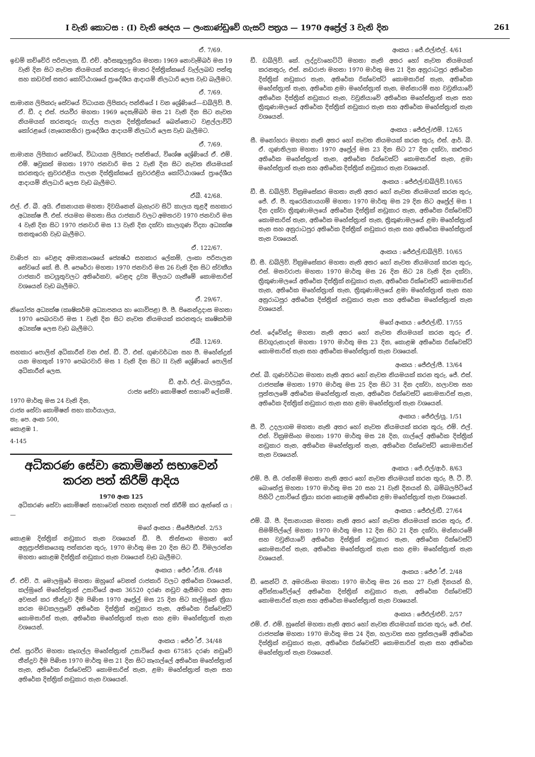I වැනි කොටස : (I) වැනි ඡෙදය — ලංකාණ්ඩුවේ ගැසට් පත්‍රය — 1970 අප්‍රේල් 3 වැනි දින 261
ඒ. 7/69.
ඉඩම් කච්චේරි පරිපාලක, ඩී. එච්. අර්සකුලසූරිය මහතා 1969 නොවැම්බර් මස 19 වැනි දින සිට නැවත නියමයක් කරනතුරු මාතර දිස්ත්‍රික්කයේ වැල්ලබඩ පත්තු සහ කඩවත් සතර කෝට්ඨාශයේ ප්‍රාදේශීය ආදායම් නිලධාරි ලෙස වැඩ බැලීමට.
ඒ. 7/69.
සාමාන්‍ය ලිපිකරු සේවයේ විධායක ලිපිකරු පන්තියේ I වන ශ්‍රේණියේ—ඩබ්ලිව්. පී. ඒ. ඩී. ද එස්. ජයවීර මහතා 1969 දෙසැම්බර් මස 21 වැනි දින සිට නැවත නියමයක් කරනතුරු ගාල්ල පාලන දිස්ත්‍රික්කයේ බෙන්තොට වළල්ලාවිටි කෝරළයේ (නැගෙනහිර) ප්‍රාදේශීය ආදායම් නිලධාරි ලෙස වැඩ බැලීමට.
ඒ. 7/69.
සාමාන්‍ය ලිපිකාර සේවයේ, විධායක ලිපිකරු පන්තියේ, විශේෂ ශ්‍රේණියේ ඒ. එම්. එම්. ෂවුකත් මහතා 1970 ජනවාරි මස 2 වැනි දින සිට නැවත නියමයක් කරනතුරු නුවරඑළිය පාලන දිස්ත්‍රික්කයේ නුවරඑළිය කෝට්ඨාශයේ ප්‍රාදේශීය ආදායම් නිලධාරි ලෙස වැඩ බැලීමට.
ඒබී. 42/68.
එල්. ඒ. බී. අයි. ඒකනායක මහතා දිවයිනෙන් බැහැරව සිටි කාලය තුළදී සහකාර අධ්‍යක්ෂ ජී. එස්. ජයමහ මහතා සිය රාජකාරි වලට අමතරව 1970 ජනවාරි මස 4 වැනි දින සිට 1970 ජනවාරි මස 13 වැනි දින දක්වා කාලගුණ විද්‍යා අධ්‍යක්ෂ තනතුරෙහි වැඩ බැලීමට.
ඒ. 122/67.
වාණිජ හා වෙළඳ අමාත්‍යාංශයේ ජ්‍යෙෂ්ඨ සහකාර ලේකම්, ලංකා පරිපාලන සේවයේ කේ. සී. ජී. පෙරේරා මහතා 1970 ජනවාරි මස 26 වැනි දින සිට ස්වකීය රාජකාරි කටයුතුවලට අතිරේකව, වෙළඳ ද්‍රව්‍ය මිලයට ගැනීමේ කොමසාරිස් වශයෙන් වැඩ බැලීමට.
ඒ. 29/67.
නියෝජ්‍ය අධ්‍යක්ෂ (කෘෂිකර්ම අධ්‍යාපනය හා ගොවිපළ) පී. පී. ජිනෙන්ද්‍රදාස මහතා 1970 පෙබරවාරි මස 1 වැනි දින සිට නැවත නියමයක් කරනතුරු කෘෂිකර්ම අධ්‍යක්ෂ ලෙස වැඩ බැලීමට.
ඒබී. 12/69.
සහකාර පොලිස් අධිකාරීන් වන එස්. ඩී. ටී. එස්. ගුණවර්ධන සහ පී. මහේන්ද්‍රන් යන මහතුන් 1970 පෙබරවාරි මස 1 වැනි දින සිට II වැනි ශ්‍රේණියේ පොලිස් අධිකාරීන් ලෙස.
ඩී. ආර්. එල්. බාලසූරිය,
රාජ්‍ය සේවා කොමිෂන් සභාවේ ලේකම්.
1970 මාර්තු මස 24 වැනි දින,
රාජ්‍ය සේවා කොමිෂන් සභා කාර්යාලය,
තැ. පෙ. අංක 500,
කොළඹ 1.
4-145
අධිකරණ සේවා කොමිෂන් සභාවෙන් කරන පත් කිරීම් ආදිය
1970 අංක 125
අධිකරණ සේවා කොමිෂන් සභාවෙන් පහත සඳහන් පත් කිරීම් කර ඇත්තේ ය :—
මගේ අංකය : සීජේපී/එන්. 2/53
කොළඹ දිස්ත්‍රික් නඩුකාර තැන වශයෙන් ඩී. පී. තිස්ස‍ංග මහතා ගේ අනුප්‍රාප්තිකයෙකු පත්කරන තුරු, 1970 මාර්තු මස 20 දින සිට ඩී. විමලරත්න මහතා කොළඹ දිස්ත්‍රික් නඩුකාර තැන වශයෙන් වැඩ බැලීමට.
අංකය : ජේඑ්ඒ/8. ඒ/48
ඒ. එච්. ඊ. මොලමුරේ මහතා ඔහුගේ වෙනත් රාජකාරි වලට අතිරේක වශයෙන්, කල්මුනේ මහේස්ත්‍රාත් උසාවියේ අංක 36520 දරණ නඩුව ඇසීමට සහ අසා අවසන් කර තීන්දුව දීම පිණිස 1970 අප්‍රේල් මස 25 දින සිට කල්මුනේ ක්‍රියා කරන මඩකලපුවේ අතිරේක දිස්ත්‍රික් නඩුකාර තැන, අතිරේක රික්වෙස්ට් කොමසාරිස් තැන, අතිරේක මහේස්ත්‍රාත් තැන සහ ළමා මහේස්ත්‍රාත් තැන වශයෙන්.
අංකය : ජේඑ්ඒ. 34/48
එස්. සුරවීර මහතා කෑගල්ල මහේස්ත්‍රාත් උසාවියේ අංක 67585 දරණ නඩුවේ තීන්දුව දීම පිණිස 1970 මාර්තු මස 21 දින සිට කෑගල්ලේ අතිරේක මහේස්ත්‍රාත් තැන, අතිරේක රික්වෙස්ට් කොමසාරිස් තැන, ළමා මහේස්ත්‍රාත් තැන සහ අතිරේක දිස්ත්‍රික් නඩුකාර තැන වශයෙන්.
අංකය : ජේ.එල්/එල්. 4/61
ඩී. ඩබ්ලිව්. කේ. ලද්දුවාහෙට්ටි මහතා නැති අතර හෝ නැවත නියමයක් කරනතුරු, එස්. නඩරාජා මහතා 1970 මාර්තු මස 21 දින අනුරාධපුර අතිරේක දිස්ත්‍රික් නඩුකාර තැන, අතිරේක රික්වෙස්ට් කොමසාරිස් තැන, අතිරේක මහේස්ත්‍රාත් තැන, අතිරේක ළමා මහේස්ත්‍රාත් තැන, මන්නාරම් සහ වවුනියාවේ අතිරේක දිස්ත්‍රික් නඩුකාර තැන, වවුනියාවේ අතිරේක මහේස්ත්‍රාත් තැන සහ ත්‍රිකුණාමලයේ අතිරේක දිස්ත්‍රික් නඩුකාර තැන සහ අතිරේක මහේස්ත්‍රාත් තැන වශයෙන්.
අංකය : ජේඑල්/එම්. 12/65
සී. මනෝහරා මහතා නැති අතර හෝ නැවත නියමයක් කරන තුරු, එස්. ආර්. බී. ඒ. ගුණතිලක මහතා 1970 අප්‍රේල් මස 23 දින සිට 27 දින දක්වා, කළුතර අතිරේක මහේස්ත්‍රාත් තැන, අතිරේක රික්වෙස්ට් කොමසාරිස් තැන, ළමා මහේස්ත්‍රාත් තැන සහ අතිරේක දිස්ත්‍රික් නඩුකාර තැන වශයෙන්.
අංකය : ජේඑල්/ඩබ්ලිව්.10/65
ඩී. සී. ඩබ්ලිව්. වික්‍රමසේකර මහතා නැති අතර හෝ නැවත නියමයක් කරන තුරු, ජේ. ඒ. පී. තුරෙයිනායගම් මහතා 1970 මාර්තු මස 29 දින සිට අප්‍රේල් මස 1 දින දක්වා ත්‍රිකුණාමලයේ අතිරේක දිස්ත්‍රික් නඩුකාර තැන, අතිරේක රික්වෙස්ට් කොමසාරිස් තැන, අතිරේක මහේස්ත්‍රාත් තැන, ත්‍රිකුණාමලයේ ළමා මහේස්ත්‍රාත් තැන සහ අනුරාධපුර අතිරේක දිස්ත්‍රික් නඩුකාර තැන සහ අතිරේක මහේස්ත්‍රාත් තැන වශයෙන්.
අංකය : ජේඑල්/ඩබ්ලිව්. 10/65
ඩී. සී. ඩබ්ලිව්. වික්‍රමසේකර මහතා නැති අතර හෝ නැවත නියමයක් කරන තුරු, එස්. මතවරාජා මහතා 1970 මාර්තු මස 26 දින සිට 28 වැනි දින දක්වා, ත්‍රිකුණාමලයේ අතිරේක දිස්ත්‍රික් නඩුකාර තැන, අතිරේක රික්වෙස්ට් කොමසාරිස් තැන, අතිරේක මහේස්ත්‍රාත් තැන, ත්‍රිකුණාමලයේ ළමා මහේස්ත්‍රාත් තැන සහ අනුරාධපුර අතිරේක දිස්ත්‍රික් නඩුකාර තැන සහ අතිරේක මහේස්ත්‍රාත් තැන වශයෙන්.
මගේ අංකය : ජේඑල්/ඩී. 17/55
එන්. දේවේන්ද්‍ර මහතා නැති අතර හෝ නැවත නියමයක් කරන තුරු ඒ. සිවගුරුනාදන් මහතා 1970 මාර්තු මස 23 දින, කොළඹ අතිරේක රික්වෙස්ට් කොමසාරිස් තැන සහ අතිරේක මහේස්ත්‍රාත් තැන වශයෙන්.
අංකය : ජේඑල්/පී. 13/64
එස්. බී. ගුණවර්ධන මහතා නැති අතර හෝ නැවත නියමයක් කරන තුරු, ජේ. එස්. රාජපක්ෂ මහතා 1970 මාර්තු මස 25 දින සිට 31 දින දක්වා, හලාවත සහ පුත්තලමේ අතිරේක මහේස්ත්‍රාත් තැන, අතිරේක රික්වෙස්ට් කොමසාරිස් තැන, අතිරේක දිස්ත්‍රික් නඩුකාර තැන සහ ළමා මහේස්ත්‍රාත් තැන වශයෙන්.
අංකය : ජේඑල්/යූ. 1/51
සී. වී. උදලාගම මහතා නැති අතර හෝ නැවත නියමයක් කරන තුරු, එම්. එල්. එන්. වික්‍රමසිංහ මහතා 1970 මාර්තු මස 28 දින, ගාල්ලේ අතිරේක දිස්ත්‍රික් නඩුකාර තැන, අතිරේක මහේස්ත්‍රාත් තැන, අතිරේක රික්වෙස්ට් කොමසාරිස් තැන වශයෙන්.
අංකය : ජේ.එල්/ආර්. 8/63
එම්. පී. සී. රත්නම් මහතා නැති අතර හෝ නැවත නියමයක් කරන තුරු, පී. ටී. වී. බොතේජු මහතා 1970 මාර්තු මස 20 සහ 21 වැනි දිනයන් හි, බම්බලපිටියේ පිහිටි උසාවියේ ක්‍රියා කරන කොළඹ අතිරේක ළමා මහේස්ත්‍රාත් තැන වශයෙන්.
අංකය : ජේඑල්/ඩී. 27/64
එම්. බී. පී. දිසානායක මහතා නැති අතර හෝ නැවත නියමයක් කරන තුරු, ඒ. සිමම්පිල්ලේ මහතා 1970 මාර්තු මස 12 දින සිට 21 දින දක්වා, මන්නාරමේ සහ වවුනියාවේ අතිරේක දිස්ත්‍රික් නඩුකාර තැන, අතිරේක රික්වෙස්ට් කොමසාරිස් තැන, අතිරේක මහේස්ත්‍රාත් තැන සහ ළමා මහේස්ත්‍රාත් තැන වශයෙන්.
අංකය : ජේඑ්ඒ. 2/48
ඩී. සෙන්ට් ඊ. අමරසිංහ මහතා 1970 මාර්තු මස 26 සහ 27 වැනි දිනයන් හි, අවිස්සාවේල්ලේ අතිරේක දිස්ත්‍රික් නඩුකාර තැන, අතිරේක රික්වෙස්ට් කොමසාරිස් තැන සහ අතිරේක මහේස්ත්‍රාත් තැන වශයෙන්.
අංකය : ජේඑල්/එච්. 2/57
එම්. ඒ. එම්. හුසේන් මහතා නැති අතර හෝ නැවත නියමයක් කරන තුරු, ජේ. එස්. රාජපක්ෂ මහතා 1970 මාර්තු මස 24 දින, හලාවත සහ පුත්තලමේ අතිරේක දිස්ත්‍රික් නඩුකාර තැන, අතිරේක රික්වෙස්ට් කොමසාරිස් තැන සහ අතිරේක මහේස්ත්‍රාත් තැන වශයෙන්.